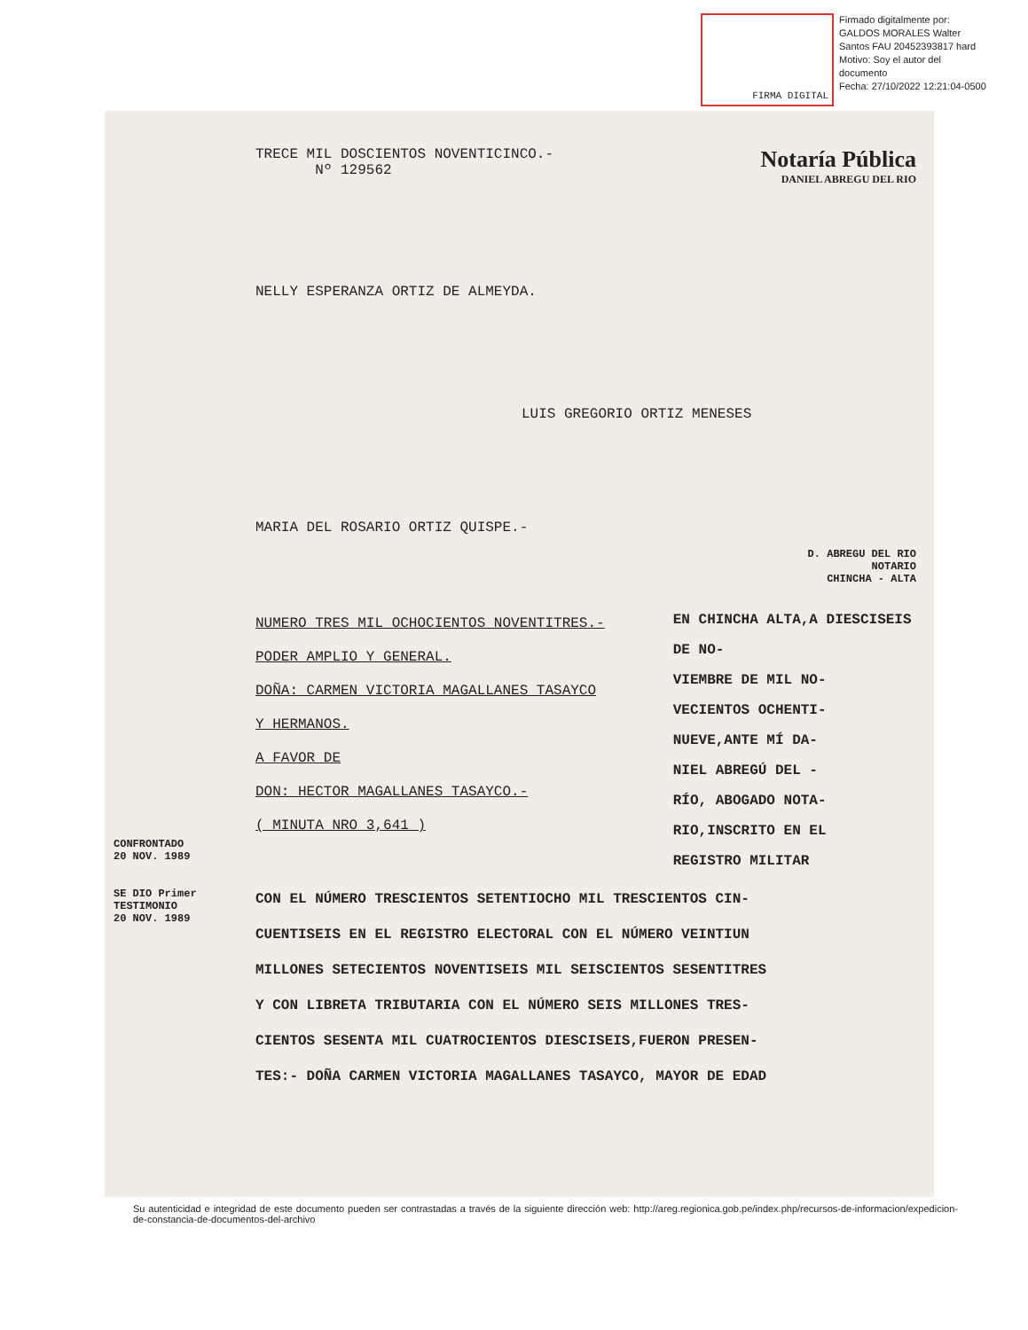FIRMA DIGITAL
Firmado digitalmente por:
GALDOS MORALES Walter
Santos FAU 20452393817 hard
Motivo: Soy el autor del
documento
Fecha: 27/10/2022 12:21:04-0500
TRECE MIL DOSCIENTOS NOVENTICINCO.-
Nº 129562
Notaría Pública
DANIEL ABREGU DEL RIO
NELLY ESPERANZA ORTIZ DE ALMEYDA.
LUIS GREGORIO ORTIZ MENESES
MARIA DEL ROSARIO ORTIZ QUISPE.-
D. ABREGU DEL RIO
NOTARIO
CHINCHA - ALTA
NUMERO TRES MIL OCHOCIENTOS NOVENTITRES.-
PODER AMPLIO Y GENERAL.
DOÑA: CARMEN VICTORIA MAGALLANES TASAYCO
Y HERMANOS.
A FAVOR DE
DON: HECTOR MAGALLANES TASAYCO.-
( MINUTA NRO 3,641 )
EN CHINCHA ALTA,A DIESCISEIS DE NO-
VIEMBRE DE MIL NO-
VECIENTOS OCHENTI-
NUEVE,ANTE MÍ DA-
NIEL ABREGÚ DEL -
RÍO, ABOGADO NOTA-
RIO,INSCRITO EN EL
REGISTRO MILITAR
CON EL NÚMERO TRESCIENTOS SETENTIOCHO MIL TRESCIENTOS CIN-
CUENTISEIS EN EL REGISTRO ELECTORAL CON EL NÚMERO VEINTIUN
MILLONES SETECIENTOS NOVENTISEIS MIL SEISCIENTOS SESENTITRES
Y CON LIBRETA TRIBUTARIA CON EL NÚMERO SEIS MILLONES TRES-
CIENTOS SESENTA MIL CUATROCIENTOS DIESCISEIS,FUERON PRESEN-
TES:- DOÑA CARMEN VICTORIA MAGALLANES TASAYCO, MAYOR DE EDAD
CONFRONTADO
20 NOV. 1989
SE DIO Primer TESTIMONIO
20 NOV. 1989
Su autenticidad e integridad de este documento pueden ser contrastadas a través de la siguiente dirección web: http://areg.regionica.gob.pe/index.php/recursos-de-informacion/expedicion-de-constancia-de-documentos-del-archivo